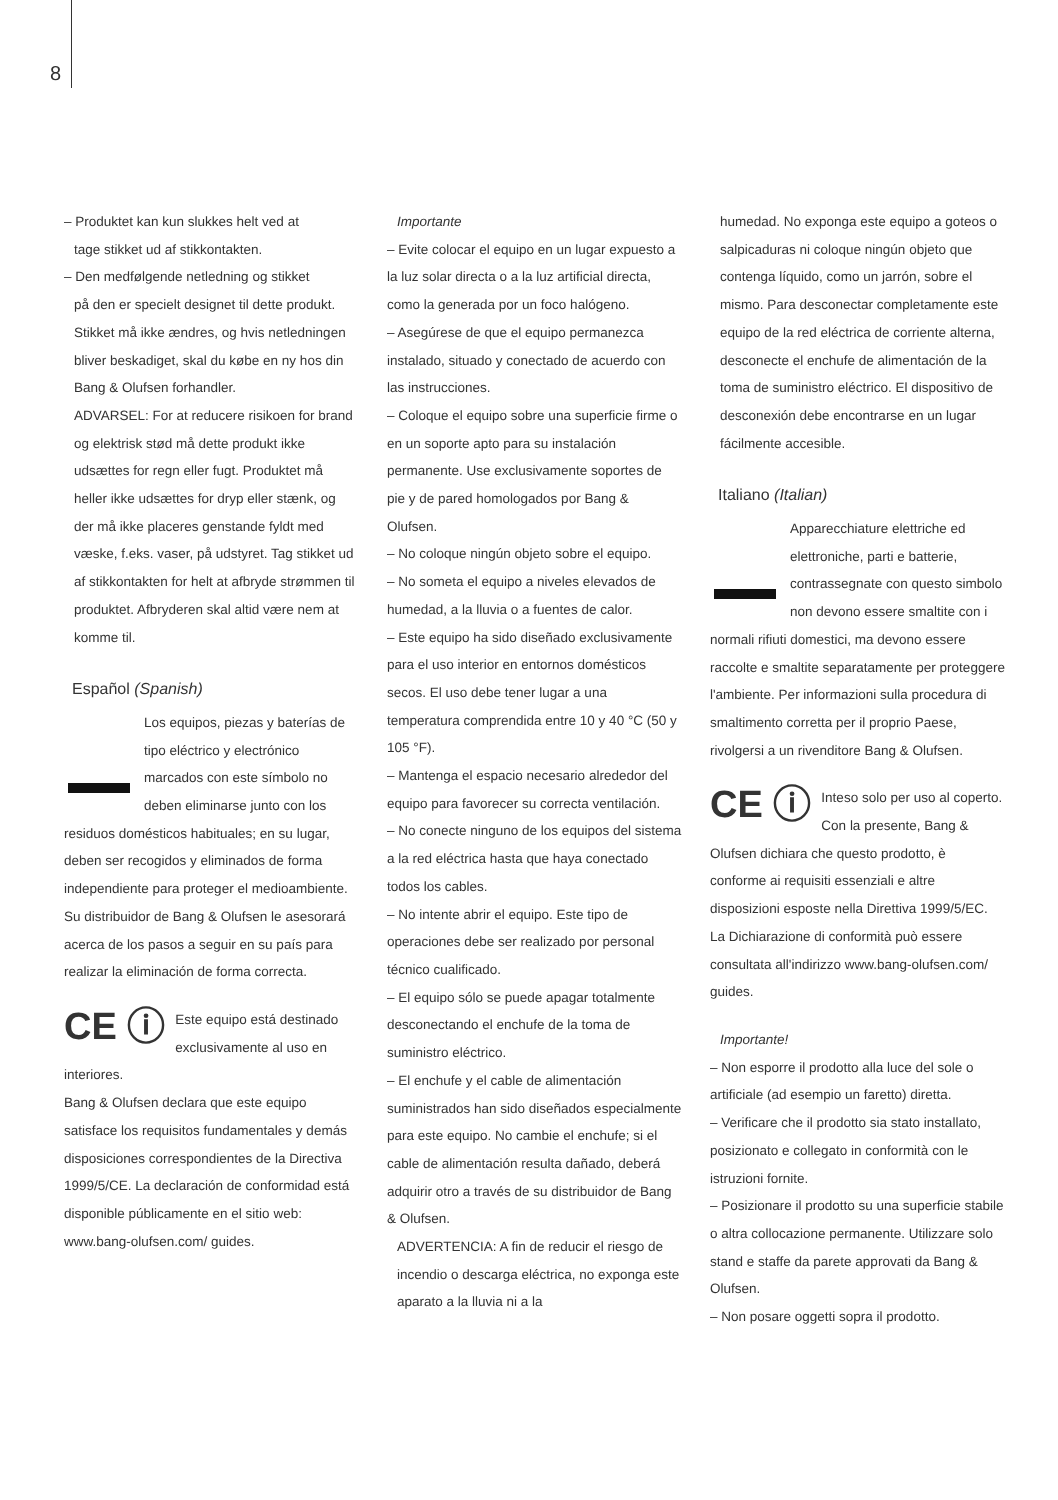8
– Produktet kan kun slukkes helt ved at
tage stikket ud af stikkontakten.
– Den medfølgende netledning og stikket
på den er specielt designet til dette produkt. Stikket må ikke ændres, og hvis netledningen bliver beskadiget, skal du købe en ny hos din Bang & Olufsen forhandler.
ADVARSEL: For at reducere risikoen for brand og elektrisk stød må dette produkt ikke udsættes for regn eller fugt. Produktet må heller ikke udsættes for dryp eller stænk, og der må ikke placeres genstande fyldt med væske, f.eks. vaser, på udstyret. Tag stikket ud af stikkontakten for helt at afbryde strømmen til produktet. Afbryderen skal altid være nem at komme til.
Español (Spanish)
Los equipos, piezas y baterías de tipo eléctrico y electrónico marcados con este símbolo no deben eliminarse junto con los residuos domésticos habituales; en su lugar, deben ser recogidos y eliminados de forma independiente para proteger el medioambiente.
Su distribuidor de Bang & Olufsen le asesorará acerca de los pasos a seguir en su país para realizar la eliminación de forma correcta.
CE ⓘ Este equipo está destinado exclusivamente al uso en interiores.
Bang & Olufsen declara que este equipo satisface los requisitos fundamentales y demás disposiciones correspondientes de la Directiva 1999/5/CE. La declaración de conformidad está disponible públicamente en el sitio web: www.bang-olufsen.com/ guides.
Importante
– Evite colocar el equipo en un lugar expuesto a la luz solar directa o a la luz artificial directa, como la generada por un foco halógeno.
– Asegúrese de que el equipo permanezca instalado, situado y conectado de acuerdo con las instrucciones.
– Coloque el equipo sobre una superficie firme o en un soporte apto para su instalación permanente. Use exclusivamente soportes de pie y de pared homologados por Bang & Olufsen.
– No coloque ningún objeto sobre el equipo.
– No someta el equipo a niveles elevados de humedad, a la lluvia o a fuentes de calor.
– Este equipo ha sido diseñado exclusivamente para el uso interior en entornos domésticos secos. El uso debe tener lugar a una temperatura comprendida entre 10 y 40 °C (50 y 105 °F).
– Mantenga el espacio necesario alrededor del equipo para favorecer su correcta ventilación.
– No conecte ninguno de los equipos del sistema a la red eléctrica hasta que haya conectado todos los cables.
– No intente abrir el equipo. Este tipo de operaciones debe ser realizado por personal técnico cualificado.
– El equipo sólo se puede apagar totalmente desconectando el enchufe de la toma de suministro eléctrico.
– El enchufe y el cable de alimentación suministrados han sido diseñados especialmente para este equipo. No cambie el enchufe; si el cable de alimentación resulta dañado, deberá adquirir otro a través de su distribuidor de Bang & Olufsen.
ADVERTENCIA: A fin de reducir el riesgo de incendio o descarga eléctrica, no exponga este aparato a la lluvia ni a la
humedad. No exponga este equipo a goteos o salpicaduras ni coloque ningún objeto que contenga líquido, como un jarrón, sobre el mismo. Para desconectar completamente este equipo de la red eléctrica de corriente alterna, desconecte el enchufe de alimentación de la toma de suministro eléctrico. El dispositivo de desconexión debe encontrarse en un lugar fácilmente accesible.
Italiano (Italian)
Apparecchiature elettriche ed elettroniche, parti e batterie, contrassegnate con questo simbolo non devono essere smaltite con i normali rifiuti domestici, ma devono essere raccolte e smaltite separatamente per proteggere l'ambiente. Per informazioni sulla procedura di smaltimento corretta per il proprio Paese, rivolgersi a un rivenditore Bang & Olufsen.
CE ⓘ Inteso solo per uso al coperto.
Con la presente, Bang & Olufsen dichiara che questo prodotto, è conforme ai requisiti essenziali e altre disposizioni esposte nella Direttiva 1999/5/EC. La Dichiarazione di conformità può essere consultata all'indirizzo www.bang-olufsen.com/ guides.
Importante!
– Non esporre il prodotto alla luce del sole o artificiale (ad esempio un faretto) diretta.
– Verificare che il prodotto sia stato installato, posizionato e collegato in conformità con le istruzioni fornite.
– Posizionare il prodotto su una superficie stabile o altra collocazione permanente. Utilizzare solo stand e staffe da parete approvati da Bang & Olufsen.
– Non posare oggetti sopra il prodotto.